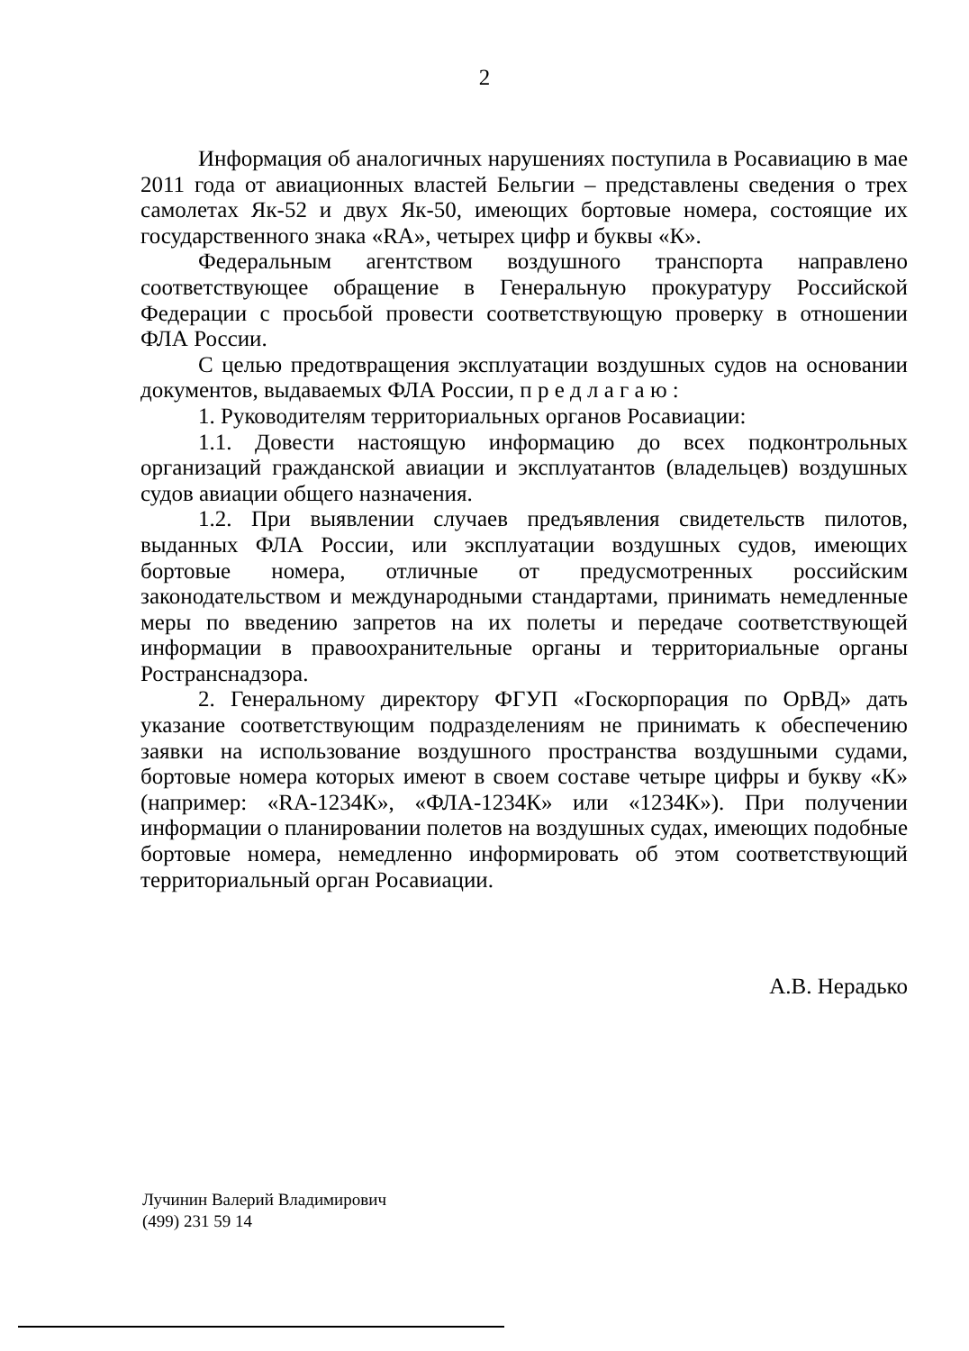2
Информация об аналогичных нарушениях поступила в Росавиацию в мае 2011 года от авиационных властей Бельгии – представлены сведения о трех самолетах Як-52 и двух Як-50, имеющих бортовые номера, состоящие их государственного знака «RA», четырех цифр и буквы «К».
Федеральным агентством воздушного транспорта направлено соответствующее обращение в Генеральную прокуратуру Российской Федерации с просьбой провести соответствующую проверку в отношении ФЛА России.
С целью предотвращения эксплуатации воздушных судов на основании документов, выдаваемых ФЛА России, п р е д л а г а ю :
1. Руководителям территориальных органов Росавиации:
1.1. Довести настоящую информацию до всех подконтрольных организаций гражданской авиации и эксплуатантов (владельцев) воздушных судов авиации общего назначения.
1.2. При выявлении случаев предъявления свидетельств пилотов, выданных ФЛА России, или эксплуатации воздушных судов, имеющих бортовые номера, отличные от предусмотренных российским законодательством и международными стандартами, принимать немедленные меры по введению запретов на их полеты и передаче соответствующей информации в правоохранительные органы и территориальные органы Ространснадзора.
2. Генеральному директору ФГУП «Госкорпорация по ОрВД» дать указание соответствующим подразделениям не принимать к обеспечению заявки на использование воздушного пространства воздушными судами, бортовые номера которых имеют в своем составе четыре цифры и букву «К» (например: «RA-1234К», «ФЛА-1234К» или «1234К»). При получении информации о планировании полетов на воздушных судах, имеющих подобные бортовые номера, немедленно информировать об этом соответствующий территориальный орган Росавиации.
А.В. Нерадько
Лучинин Валерий Владимирович
(499) 231 59 14